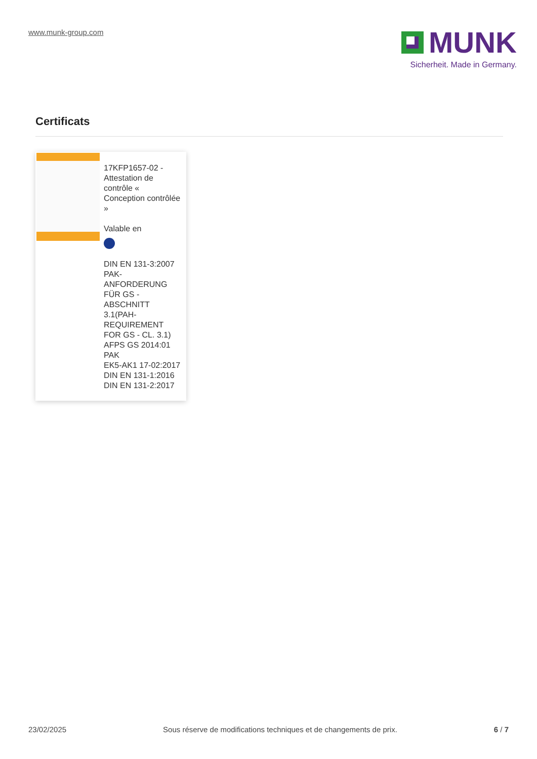www.munk-group.com
MUNK
Sicherheit. Made in Germany.
Certificats
17KFP1657-02 - Attestation de contrôle « Conception contrôlée »
Valable en
DIN EN 131-3:2007
PAK-ANFORDERUNG FÜR GS - ABSCHNITT 3.1(PAH-REQUIREMENT FOR GS - CL. 3.1) AFPS GS 2014:01 PAK
EK5-AK1 17-02:2017
DIN EN 131-1:2016
DIN EN 131-2:2017
23/02/2025 Sous réserve de modifications techniques et de changements de prix. 6 / 7